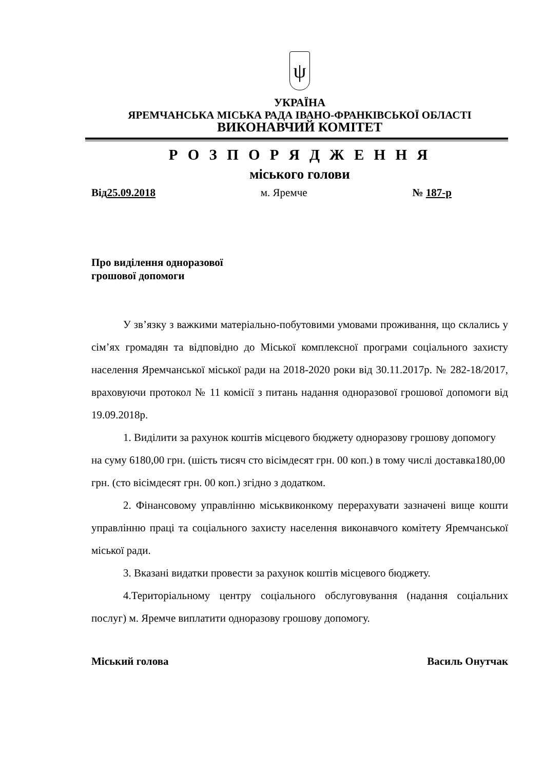ψ
УКРАЇНА
ЯРЕМЧАНСЬКА МІСЬКА РАДА ІВАНО-ФРАНКІВСЬКОЇ ОБЛАСТІ
ВИКОНАВЧИЙ КОМІТЕТ
Р О З П О Р Я Д Ж Е Н Н Я
міського голови
Від25.09.2018 м. Яремче № 187-р
Про виділення одноразової
грошової допомоги
У зв’язку з важкими матеріально-побутовими умовами проживання, що склались у сім’ях громадян та відповідно до Міської комплексної програми соціального захисту населення Яремчанської міської ради на 2018-2020 роки від 30.11.2017р. № 282-18/2017, враховуючи протокол № 11 комісії з питань надання одноразової грошової допомоги від 19.09.2018р.
1. Виділити за рахунок коштів місцевого бюджету одноразову грошову допомогу на суму 6180,00 грн. (шість тисяч сто вісімдесят грн. 00 коп.) в тому числі доставка180,00 грн. (сто вісімдесят грн. 00 коп.) згідно з додатком.
2. Фінансовому управлінню міськвиконкому перерахувати зазначені вище кошти управлінню праці та соціального захисту населення виконавчого комітету Яремчанської міської ради.
3. Вказані видатки провести за рахунок коштів місцевого бюджету.
4.Територіальному центру соціального обслуговування (надання соціальних послуг) м. Яремче виплатити одноразову грошову допомогу.
Міський голова Василь Онутчак